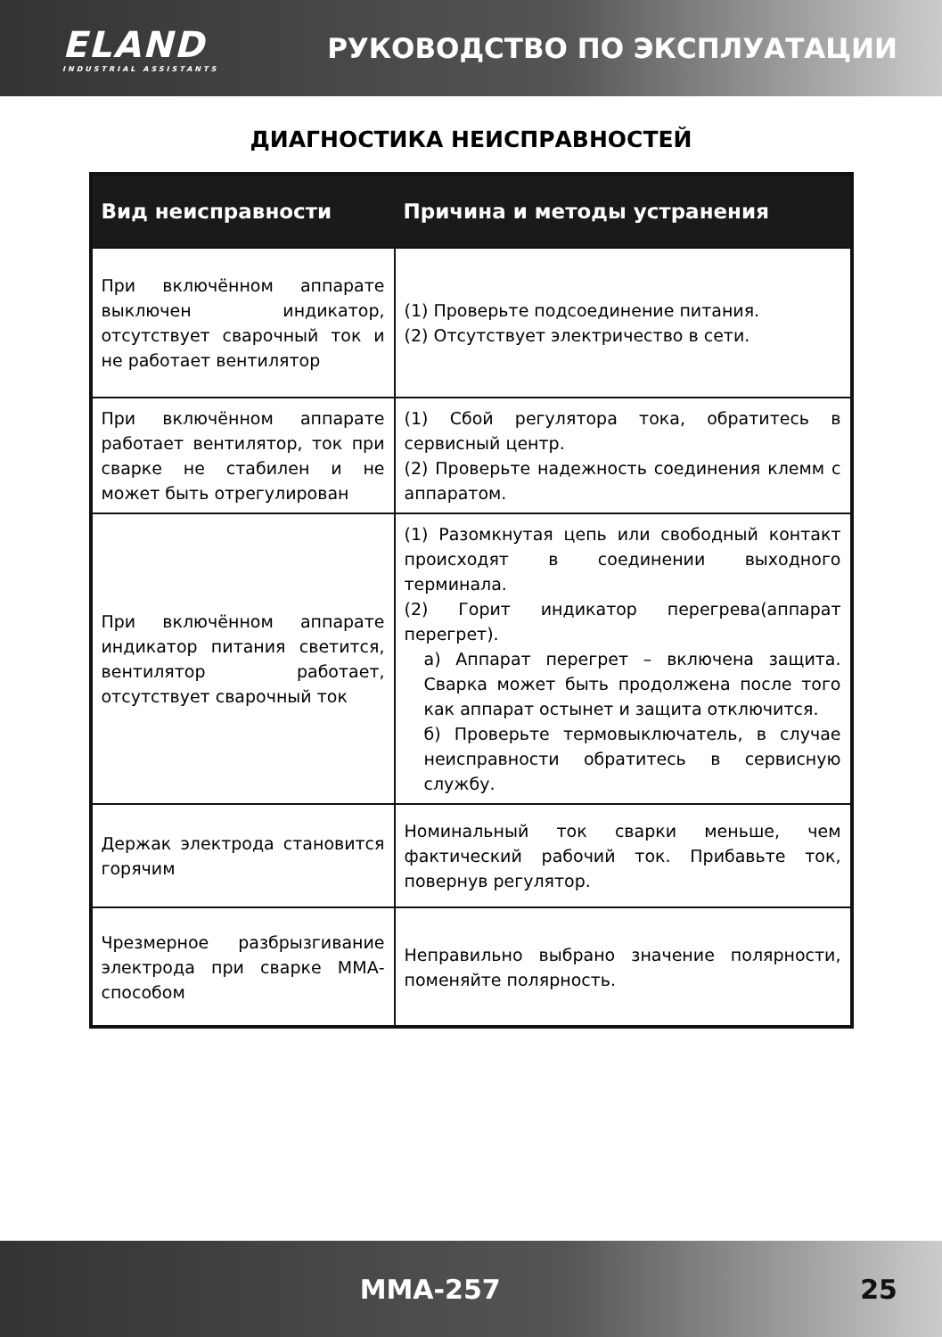ELAND
INDUSTRIAL ASSISTANTS
РУКОВОДСТВО ПО ЭКСПЛУАТАЦИИ
ДИАГНОСТИКА НЕИСПРАВНОСТЕЙ
| Вид неисправности | Причина и методы устранения |
| --- | --- |
| При включённом аппарате выключен индикатор, отсутствует сварочный ток и не работает вентилятор | (1) Проверьте подсоединение питания. (2) Отсутствует электричество в сети. |
| При включённом аппарате работает вентилятор, ток при сварке не стабилен и не может быть отрегулирован | (1) Сбой регулятора тока, обратитесь в сервисный центр. (2) Проверьте надежность соединения клемм с аппаратом. |
| При включённом аппарате индикатор питания светится, вентилятор работает, отсутствует сварочный ток | (1) Разомкнутая цепь или свободный контакт происходят в соединении выходного терминала. (2) Горит индикатор перегрева(аппарат перегрет). а) Аппарат перегрет – включена защита. Сварка может быть продолжена после того как аппарат остынет и защита отключится. б) Проверьте термовыключатель, в случае неисправности обратитесь в сервисную службу. |
| Держак электрода становится горячим | Номинальный ток сварки меньше, чем фактический рабочий ток. Прибавьте ток, повернув регулятор. |
| Чрезмерное разбрызгивание электрода при сварке ММА-способом | Неправильно выбрано значение полярности, поменяйте полярность. |
MMA-257 25